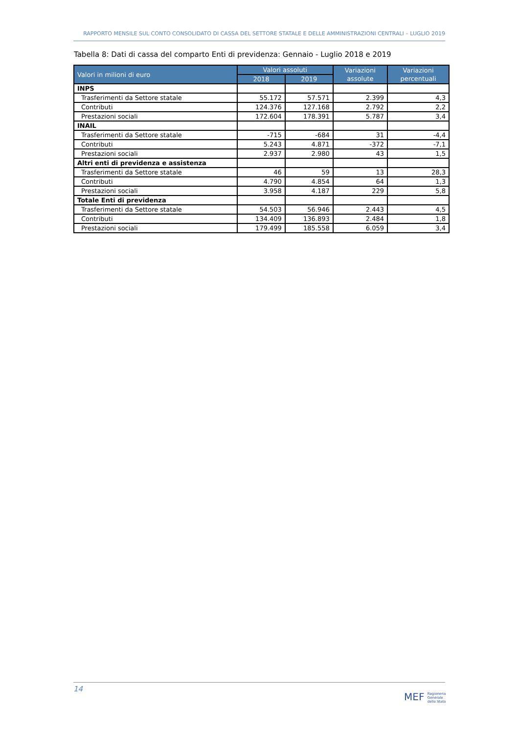RAPPORTO MENSILE SUL CONTO CONSOLIDATO DI CASSA DEL SETTORE STATALE E DELLE AMMINISTRAZIONI CENTRALI – LUGLIO 2019
Tabella 8: Dati di cassa del comparto Enti di previdenza: Gennaio - Luglio 2018 e 2019
| Valori in milioni di euro | Valori assoluti | | Variazioni assolute | Variazioni percentuali |
| --- | --- | --- | --- | --- |
| | 2018 | 2019 | | |
| INPS | | | | |
| Trasferimenti da Settore statale | 55.172 | 57.571 | 2.399 | 4,3 |
| Contributi | 124.376 | 127.168 | 2.792 | 2,2 |
| Prestazioni sociali | 172.604 | 178.391 | 5.787 | 3,4 |
| INAIL | | | | |
| Trasferimenti da Settore statale | -715 | -684 | 31 | -4,4 |
| Contributi | 5.243 | 4.871 | -372 | -7,1 |
| Prestazioni sociali | 2.937 | 2.980 | 43 | 1,5 |
| Altri enti di previdenza e assistenza | | | | |
| Trasferimenti da Settore statale | 46 | 59 | 13 | 28,3 |
| Contributi | 4.790 | 4.854 | 64 | 1,3 |
| Prestazioni sociali | 3.958 | 4.187 | 229 | 5,8 |
| Totale Enti di previdenza | | | | |
| Trasferimenti da Settore statale | 54.503 | 56.946 | 2.443 | 4,5 |
| Contributi | 134.409 | 136.893 | 2.484 | 1,8 |
| Prestazioni sociali | 179.499 | 185.558 | 6.059 | 3,4 |
14
MEF Ragioneria
Generale
dello Stato